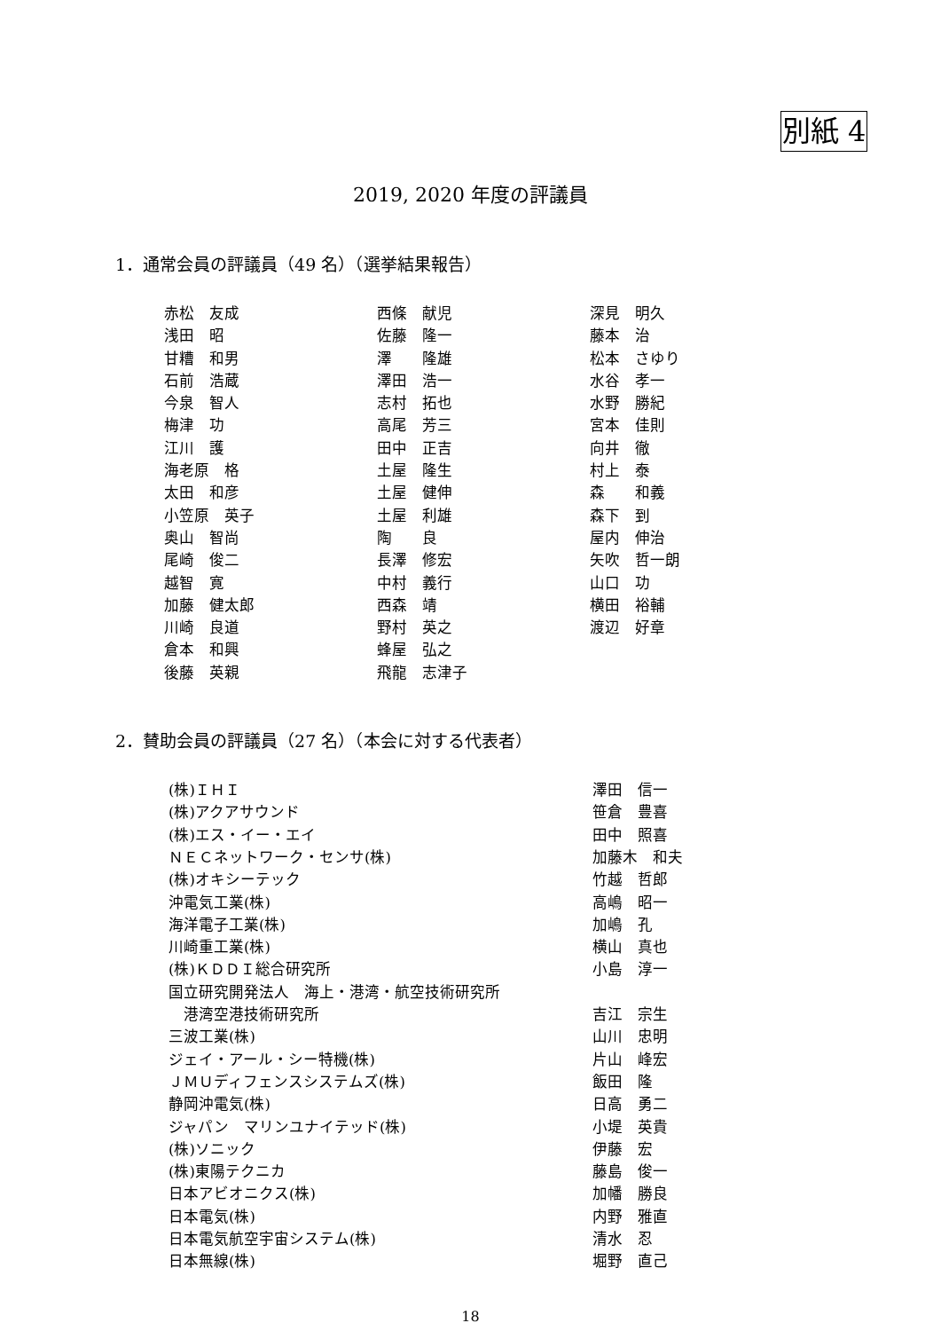別紙 4
2019, 2020 年度の評議員
1．通常会員の評議員（49 名）（選挙結果報告）
| 赤松 友成 | 西條 献児 | 深見 明久 |
| 浅田 昭 | 佐藤 隆一 | 藤本 治 |
| 甘糟 和男 | 澤 隆雄 | 松本 さゆり |
| 石前 浩蔵 | 澤田 浩一 | 水谷 孝一 |
| 今泉 智人 | 志村 拓也 | 水野 勝紀 |
| 梅津 功 | 高尾 芳三 | 宮本 佳則 |
| 江川 護 | 田中 正吉 | 向井 徹 |
| 海老原 格 | 土屋 隆生 | 村上 泰 |
| 太田 和彦 | 土屋 健伸 | 森 和義 |
| 小笠原 英子 | 土屋 利雄 | 森下 到 |
| 奥山 智尚 | 陶 良 | 屋内 伸治 |
| 尾崎 俊二 | 長澤 修宏 | 矢吹 哲一朗 |
| 越智 寛 | 中村 義行 | 山口 功 |
| 加藤 健太郎 | 西森 靖 | 横田 裕輔 |
| 川崎 良道 | 野村 英之 | 渡辺 好章 |
| 倉本 和興 | 蜂屋 弘之 | |
| 後藤 英親 | 飛龍 志津子 | |
2．賛助会員の評議員（27 名）（本会に対する代表者）
| (株)ＩＨＩ | 澤田 信一 |
| (株)アクアサウンド | 笹倉 豊喜 |
| (株)エス・イー・エイ | 田中 照喜 |
| ＮＥＣネットワーク・センサ(株) | 加藤木 和夫 |
| (株)オキシーテック | 竹越 哲郎 |
| 沖電気工業(株) | 高嶋 昭一 |
| 海洋電子工業(株) | 加嶋 孔 |
| 川崎重工業(株) | 横山 真也 |
| (株)ＫＤＤＩ総合研究所 | 小島 淳一 |
| 国立研究開発法人 海上・港湾・航空技術研究所 | |
| 港湾空港技術研究所 | 吉江 宗生 |
| 三波工業(株) | 山川 忠明 |
| ジェイ・アール・シー特機(株) | 片山 峰宏 |
| ＪＭＵディフェンスシステムズ(株) | 飯田 隆 |
| 静岡沖電気(株) | 日高 勇二 |
| ジャパン マリンユナイテッド(株) | 小堤 英貴 |
| (株)ソニック | 伊藤 宏 |
| (株)東陽テクニカ | 藤島 俊一 |
| 日本アビオニクス(株) | 加幡 勝良 |
| 日本電気(株) | 内野 雅直 |
| 日本電気航空宇宙システム(株) | 清水 忍 |
| 日本無線(株) | 堀野 直己 |
18